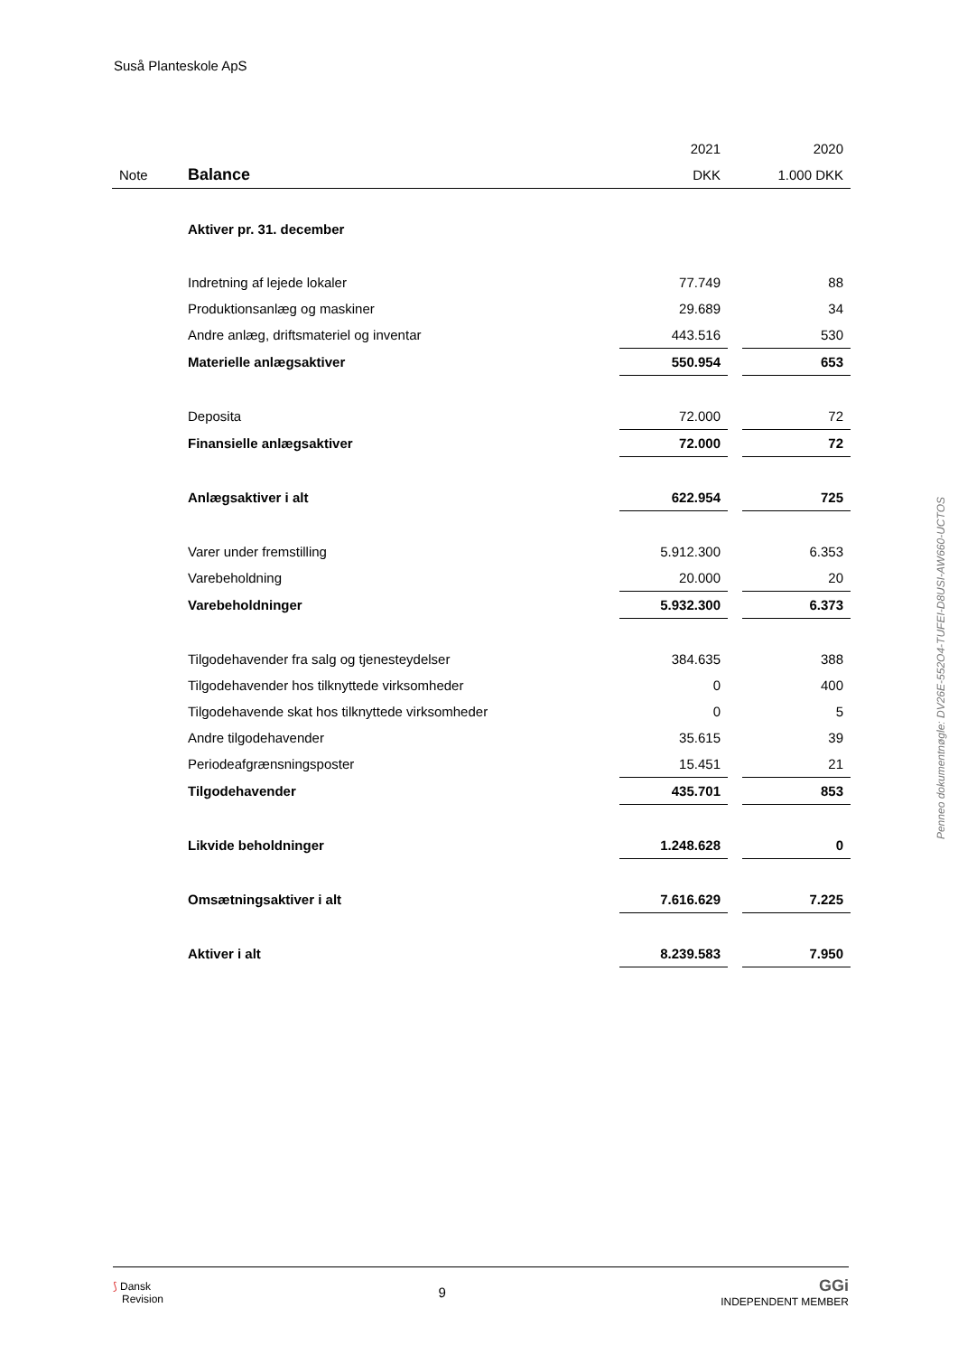Suså Planteskole ApS
| | | 2021 | | 2020 |
| --- | --- | --- | --- | --- |
| Note | Balance | DKK | | 1.000 DKK |
| | Aktiver pr. 31. december | | | |
| | Indretning af lejede lokaler | 77.749 | | 88 |
| | Produktionsanlæg og maskiner | 29.689 | | 34 |
| | Andre anlæg, driftsmateriel og inventar | 443.516 | | 530 |
| | Materielle anlægsaktiver | 550.954 | | 653 |
| | Deposita | 72.000 | | 72 |
| | Finansielle anlægsaktiver | 72.000 | | 72 |
| | Anlægsaktiver i alt | 622.954 | | 725 |
| | Varer under fremstilling | 5.912.300 | | 6.353 |
| | Varebeholdning | 20.000 | | 20 |
| | Varebeholdninger | 5.932.300 | | 6.373 |
| | Tilgodehavender fra salg og tjenesteydelser | 384.635 | | 388 |
| | Tilgodehavender hos tilknyttede virksomheder | 0 | | 400 |
| | Tilgodehavende skat hos tilknyttede virksomheder | 0 | | 5 |
| | Andre tilgodehavender | 35.615 | | 39 |
| | Periodeafgrænsningsposter | 15.451 | | 21 |
| | Tilgodehavender | 435.701 | | 853 |
| | Likvide beholdninger | 1.248.628 | | 0 |
| | Omsætningsaktiver i alt | 7.616.629 | | 7.225 |
| | Aktiver i alt | 8.239.583 | | 7.950 |
Penneo dokumentnøgle: DV26E-552O4-TUFEI-D8USI-AW660-UCTOS
⟆ Dansk
Revision
9
GGi
INDEPENDENT MEMBER